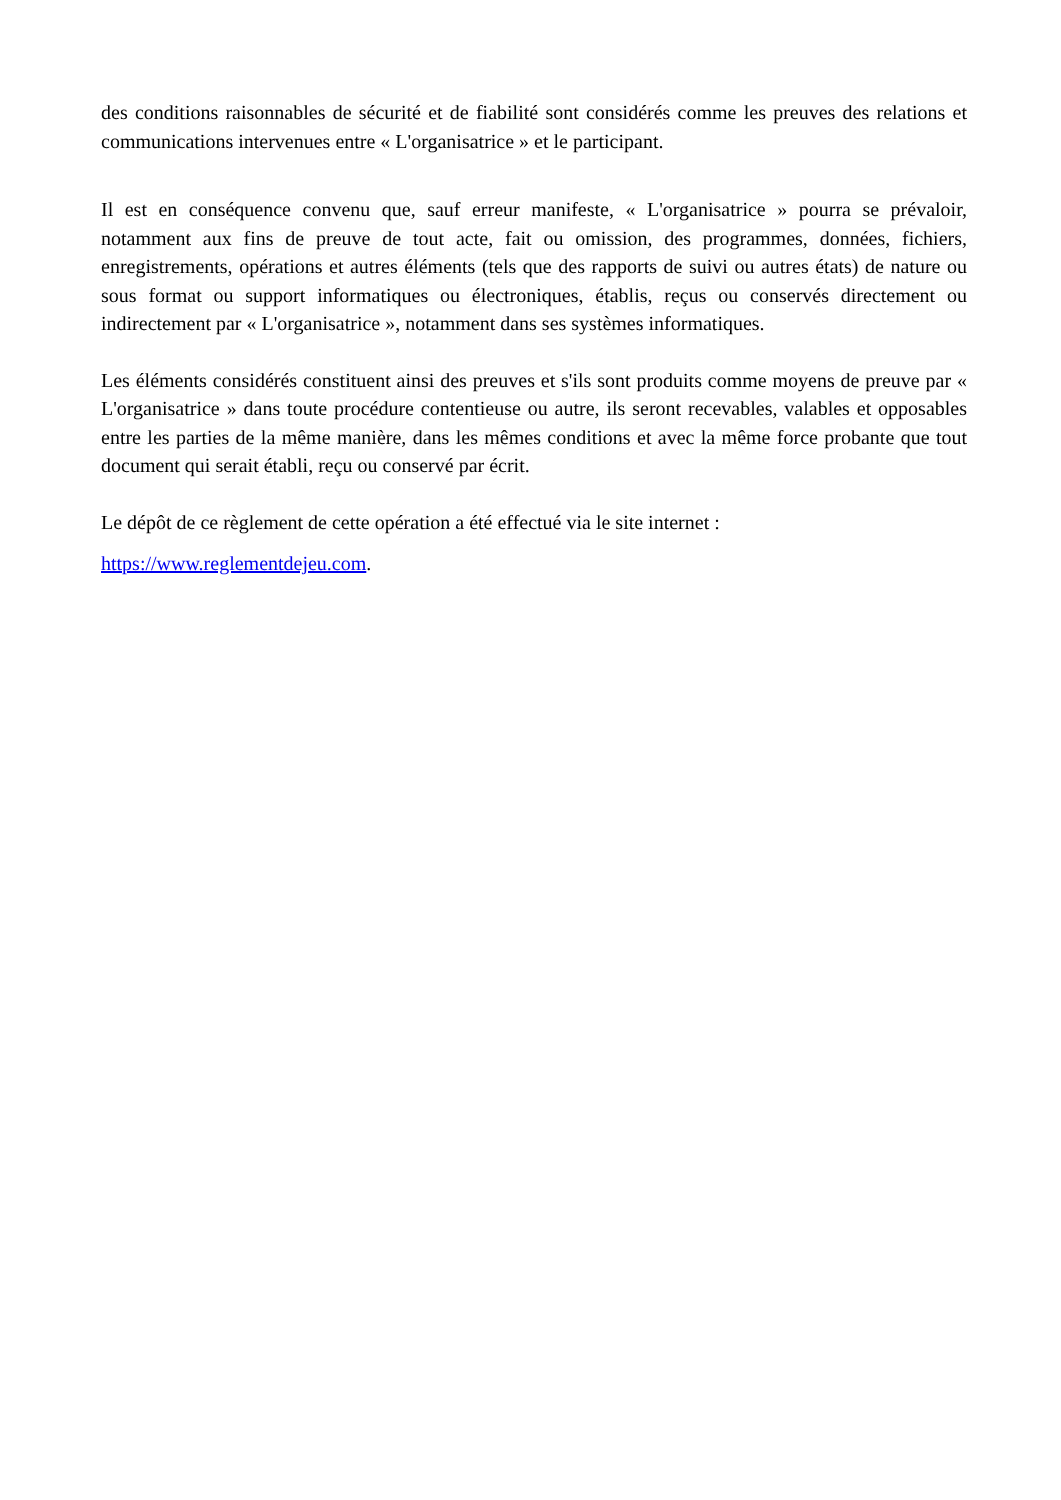des conditions raisonnables de sécurité et de fiabilité sont considérés comme les preuves des relations et communications intervenues entre « L'organisatrice » et le participant.
Il est en conséquence convenu que, sauf erreur manifeste, « L'organisatrice » pourra se prévaloir, notamment aux fins de preuve de tout acte, fait ou omission, des programmes, données, fichiers, enregistrements, opérations et autres éléments (tels que des rapports de suivi ou autres états) de nature ou sous format ou support informatiques ou électroniques, établis, reçus ou conservés directement ou indirectement par « L'organisatrice », notamment dans ses systèmes informatiques.
Les éléments considérés constituent ainsi des preuves et s'ils sont produits comme moyens de preuve par « L'organisatrice » dans toute procédure contentieuse ou autre, ils seront recevables, valables et opposables entre les parties de la même manière, dans les mêmes conditions et avec la même force probante que tout document qui serait établi, reçu ou conservé par écrit.
Le dépôt de ce règlement de cette opération a été effectué via le site internet :
https://www.reglementdejeu.com.